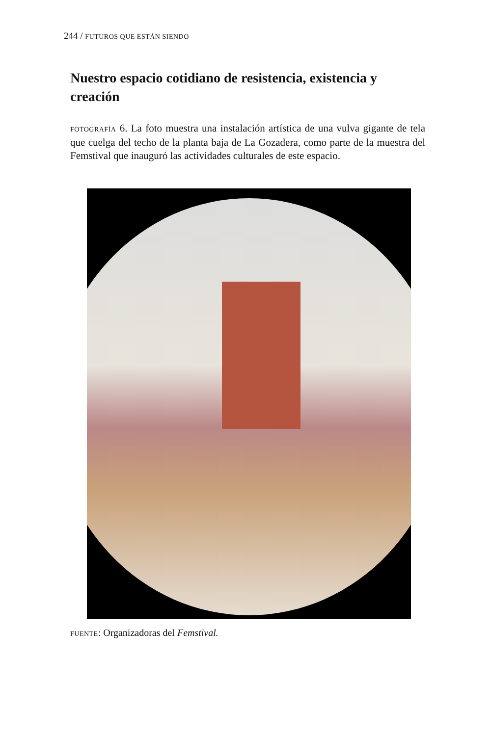244 / FUTUROS QUE ESTÁN SIENDO
Nuestro espacio cotidiano de resistencia, existencia y creación
FOTOGRAFÍA 6. La foto muestra una instalación artística de una vulva gigante de tela que cuelga del techo de la planta baja de La Gozadera, como parte de la muestra del Femstival que inauguró las actividades culturales de este espacio.
FUENTE: Organizadoras del Femstival.